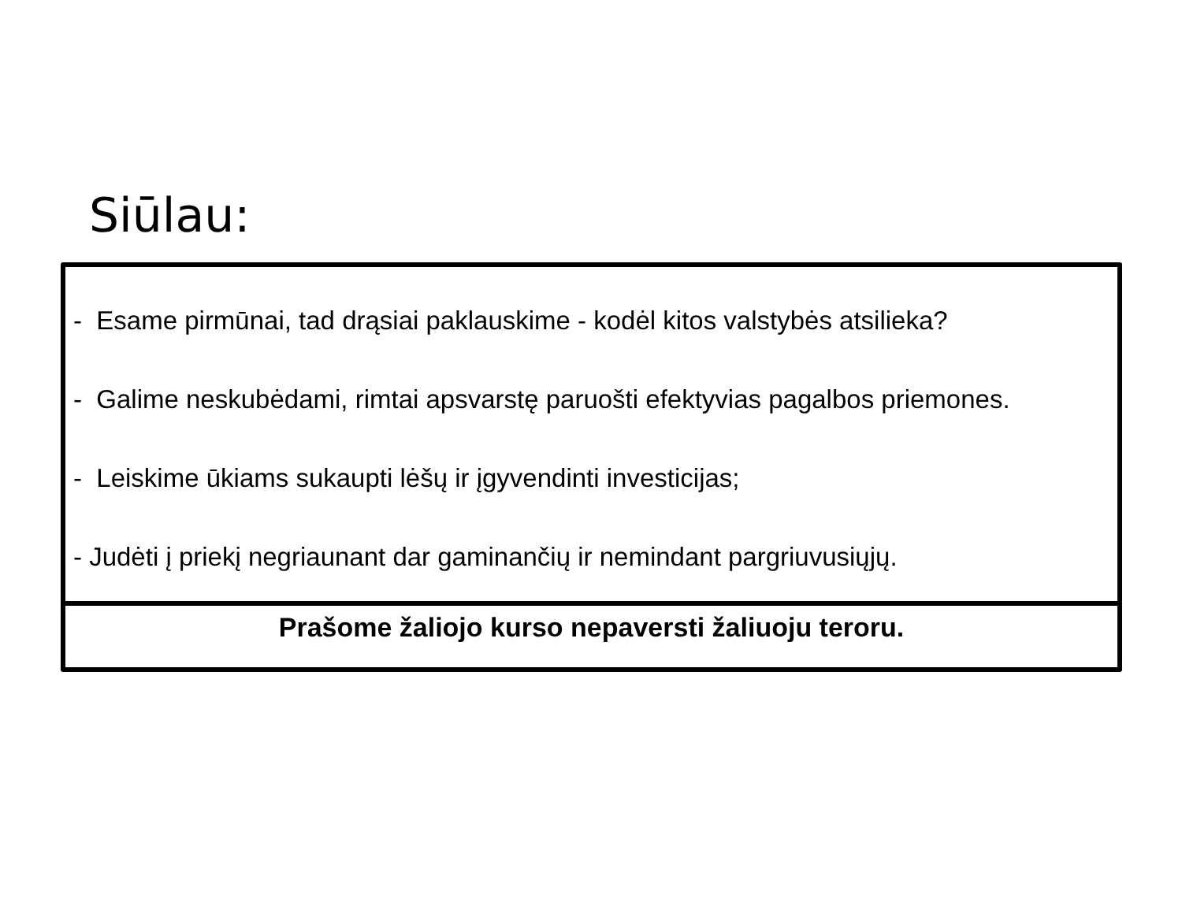Siūlau:
- Esame pirmūnai, tad drąsiai paklauskime - kodėl kitos valstybės atsilieka?
- Galime neskubėdami, rimtai apsvarstę paruošti efektyvias pagalbos priemones.
- Leiskime ūkiams sukaupti lėšų ir įgyvendinti investicijas;
- Judėti į priekį negriaunant dar gaminančių ir nemindant pargriuvusiųjų.
Prašome žaliojo kurso nepaversti žaliuoju teroru.